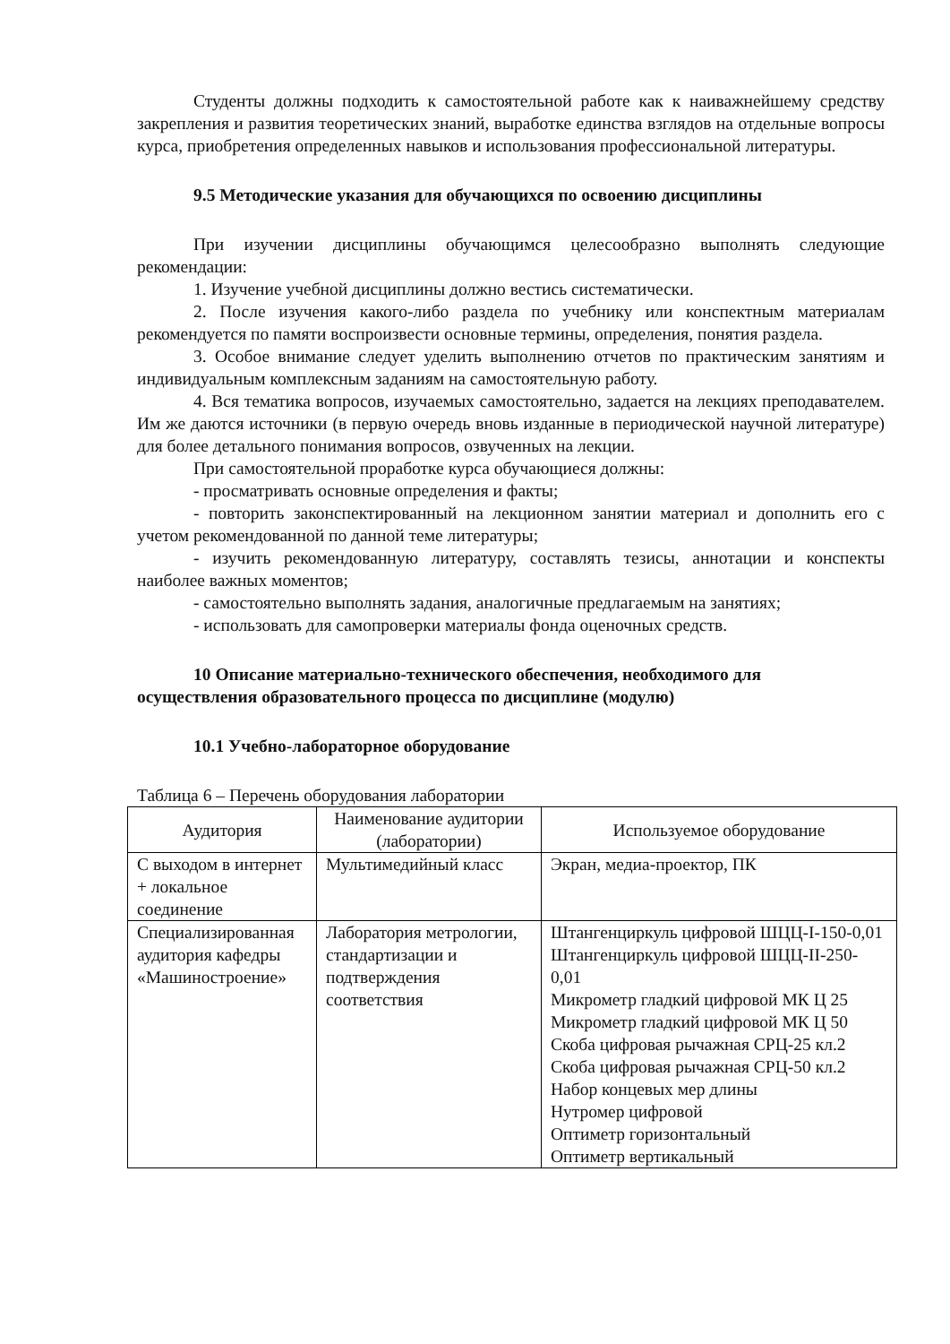Студенты должны подходить к самостоятельной работе как к наиважнейшему средству закрепления и развития теоретических знаний, выработке единства взглядов на отдельные вопросы курса, приобретения определенных навыков и использования профессиональной литературы.
9.5 Методические указания для обучающихся по освоению дисциплины
При изучении дисциплины обучающимся целесообразно выполнять следующие рекомендации:
1. Изучение учебной дисциплины должно вестись систематически.
2. После изучения какого-либо раздела по учебнику или конспектным материалам рекомендуется по памяти воспроизвести основные термины, определения, понятия раздела.
3. Особое внимание следует уделить выполнению отчетов по практическим занятиям и индивидуальным комплексным заданиям на самостоятельную работу.
4. Вся тематика вопросов, изучаемых самостоятельно, задается на лекциях преподавателем. Им же даются источники (в первую очередь вновь изданные в периодической научной литературе) для более детального понимания вопросов, озвученных на лекции.
При самостоятельной проработке курса обучающиеся должны:
- просматривать основные определения и факты;
- повторить законспектированный на лекционном занятии материал и дополнить его с учетом рекомендованной по данной теме литературы;
- изучить рекомендованную литературу, составлять тезисы, аннотации и конспекты наиболее важных моментов;
- самостоятельно выполнять задания, аналогичные предлагаемым на занятиях;
- использовать для самопроверки материалы фонда оценочных средств.
10 Описание материально-технического обеспечения, необходимого для осуществления образовательного процесса по дисциплине (модулю)
10.1 Учебно-лабораторное оборудование
Таблица 6 – Перечень оборудования лаборатории
| Аудитория | Наименование аудитории (лаборатории) | Используемое оборудование |
| --- | --- | --- |
| С выходом в интернет + локальное соединение | Мультимедийный класс | Экран, медиа-проектор, ПК |
| Специализированная аудитория кафедры «Машиностроение» | Лаборатория метрологии, стандартизации и подтверждения соответствия | Штангенциркуль цифровой ШЦЦ-I-150-0,01 Штангенциркуль цифровой ШЦЦ-II-250-0,01 Микрометр гладкий цифровой МК Ц 25 Микрометр гладкий цифровой МК Ц 50 Скоба цифровая рычажная СРЦ-25 кл.2 Скоба цифровая рычажная СРЦ-50 кл.2 Набор концевых мер длины Нутромер цифровой Оптиметр горизонтальный Оптиметр вертикальный |